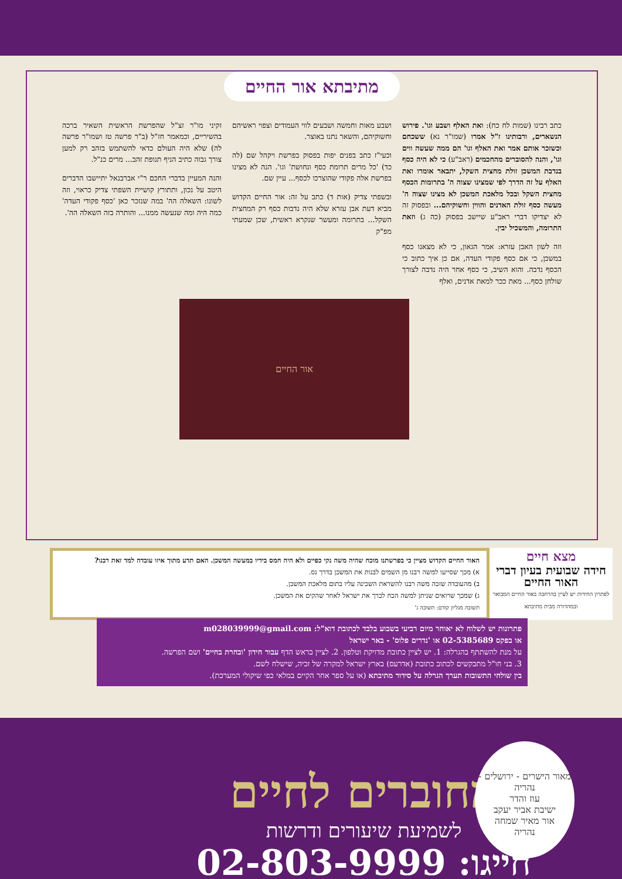מתיבתא אור החיים
כתב רבינו (שמות לח כח): ואת האלף ושבע וגו'. פירוש הנשארים, ורבותינו ז"ל אמרו (שמו"ר נא) ששכחם וכשזכר אותם אמר ואת האלף וגו' הם ממה שעשה ווים וגו', והנה להסוברים מהחכמים (ראב"ע) כי לא היה כסף בנדבת המשכן זולת מחצית השקל, יתבאר אומרו ואת האלף על זה הדרך לפי שמצינו שצוה ה' בתרומות הכסף מחצית השקל ובכל מלאכת המשכן לא מצינו שצוה ה' מעשה כסף זולת האדנים והווין וחשוקיהם... ובפסוק זה לא יצדיקו דברי ראב"ע שיישב בפסוק (כה ג) וזאת התרומה, והמשכיל יבין.
וזה לשון האבן עזרא: אמר הגאון, כי לא מצאנו כסף במשכן, כי אם כסף פקודי העדה, אם כן איך כתוב כי הכסף נדבה. והוא השיב, כי כסף אחר היה נדבה לצורך שולחן כסף... מאת ככר למאת אדנים, ואלף
ושבע מאות וחמשה ושבעים לווי העמודים וצפוי ראשיהם וחשוקיהם, והשאר נתנו באוצר.
וכעי"ז כתב בפנים יפות בפסוק בפרשת ויקהל שם (לה כד) 'כל מרים תרומת כסף ונחושת' וגו'. הנה לא מצינו בפרשת אלה פקודי שהוצרכו לכסף... עיין שם.
ובשפתי צדיק (אות ד) כתב על זה: אור החיים הקדוש מביא דעת אבן עזרא שלא היה נדבות כסף רק המחצית השקל... בתרומה ומעשר שנקרא ראשית, שכן שמעתי מפ"ק
זקיני מו"ר זצ"ל שהפרשת הראשית השאיר ברכה בהשיריים, וכמאמר חז"ל (ב"ר פרשה טז ושמו"ר פרשה לה) שלא היה העולם כדאי להשתמש בזהב רק למען צורך גבוה כתיב הניף תנופת זהב... מרים כנ"ל.
והנה המעיין בדברי החכם ר"י אברבנאל יתיישבו הדברים היטב על נכון, ותתורץ קושיית השפתי צדיק כראוי, וזה לשונו: השאלה הה' במה שנזכר כאן 'כסף פקודי העדה' כמה היה ומה שנעשה ממנו... והותרה בזה השאלה הה'.
אור החיים
מצא חיים
חידה שבועית בעיון דברי האור החיים
לפתרון החידות יש לעיין בהרחבה באור החיים המבואר ובמהדורה מבית מתיבתא
האור החיים הקדוש מציין כי בפרשתנו מוכח שהיה משה נקי כפיים ולא היה חמס בידיו במעשה המשכן. האם תדע מתוך איזו עובדה למד זאת רבנו?
א) מכך שסייעו למשה רבנו מן השמים לבנות את המשכן בדרך נס.
ב) מהעובדה שזכה משה רבנו להשראת השכינה עליו בתום מלאכת המשכן.
ג) שמכך שרואים שניתן למשה הכח לברך את ישראל לאחר שהקים את המשכן.
תשובה מגליון קודם: תשובה ג'
פתרונות יש לשלוח לא יאוחר מיום רביעי בשבוע בלבד לכתובת דוא"ל: m028039999@gmail.com
או בפקס 02-5385689 או 'נדרים פלוס' - באר ישראל
על מנת להשתתף בהגרלה: 1. יש לציין כתובת מדויקת וטלפון. 2. לציין בראש הדף עבור חידון 'ובחרת בחיים' ושם הפרשה.
3. בני חו"ל מתבקשים לכתוב כתובת (אדרעס) בארץ ישראל למקרה של זכיה, שישלח לשם.
בין שולחי התשובות תערך הגרלה על סידור מתיבתא (או על ספר אחר הקיים במלאי כפי שיקולי המערכת).
מאור הישרים - ירושלים - נהריה
עוז והדר
ישיבת אביר יעקב
אור מאיר שמחה
נהריה
מחוברים לחיים
לשמיעת שיעורים ודרשות
חייגו: 02-803-9999